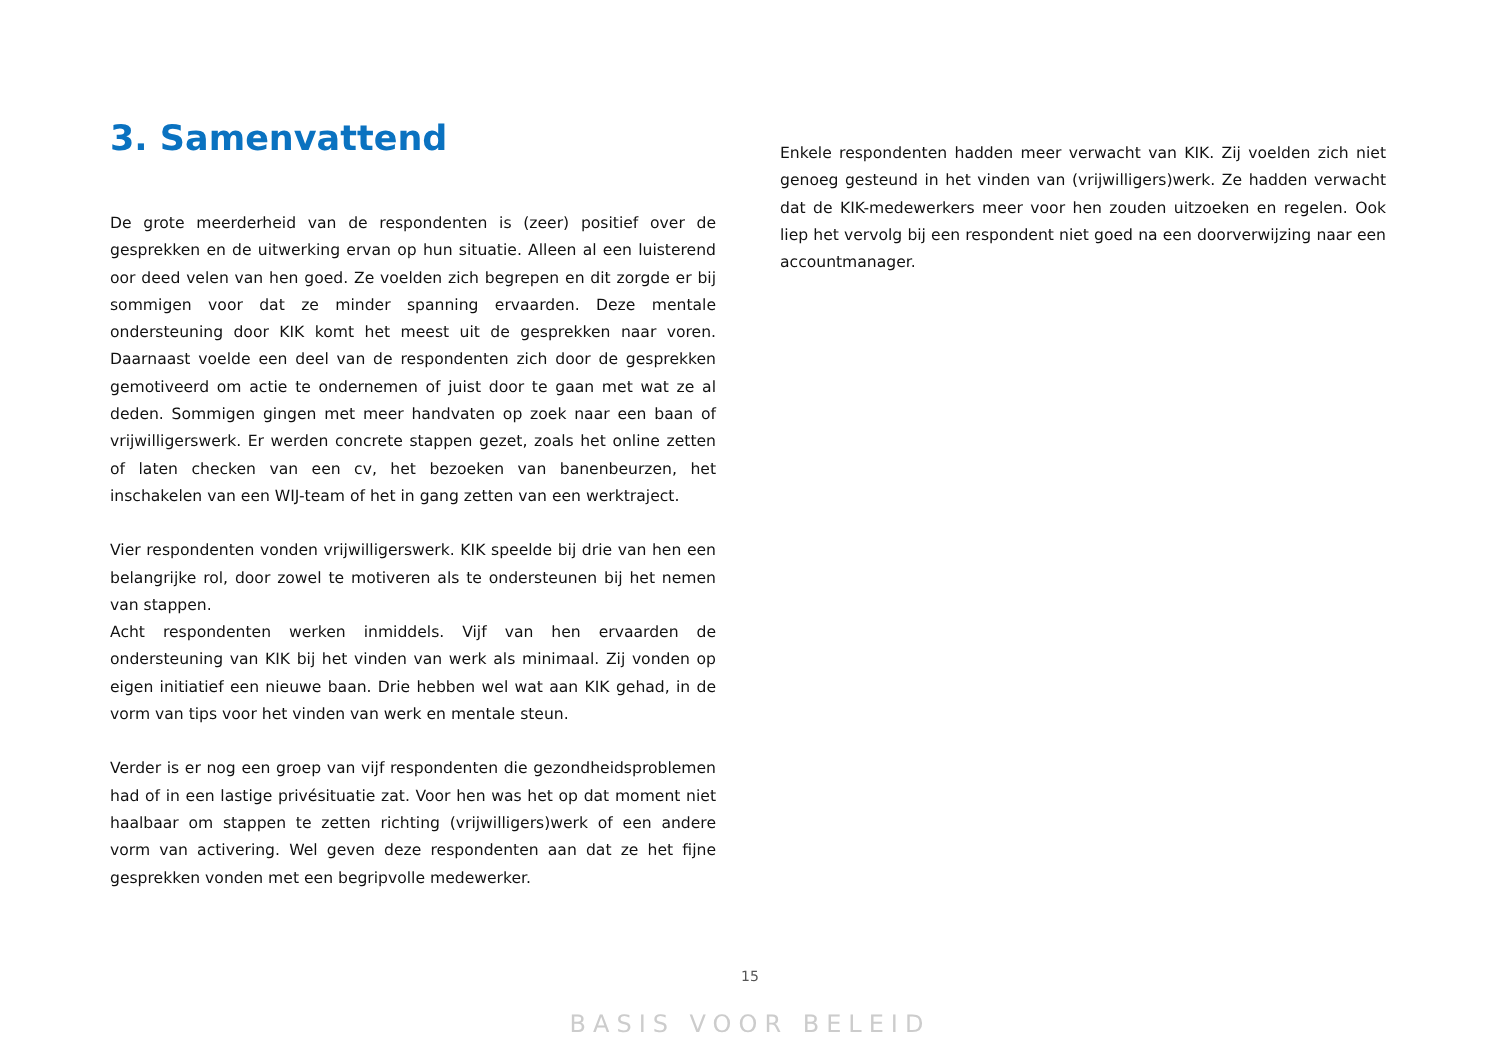3. Samenvattend
De grote meerderheid van de respondenten is (zeer) positief over de gesprekken en de uitwerking ervan op hun situatie. Alleen al een luisterend oor deed velen van hen goed. Ze voelden zich begrepen en dit zorgde er bij sommigen voor dat ze minder spanning ervaarden. Deze mentale ondersteuning door KIK komt het meest uit de gesprekken naar voren. Daarnaast voelde een deel van de respondenten zich door de gesprekken gemotiveerd om actie te ondernemen of juist door te gaan met wat ze al deden. Sommigen gingen met meer handvaten op zoek naar een baan of vrijwilligerswerk. Er werden concrete stappen gezet, zoals het online zetten of laten checken van een cv, het bezoeken van banenbeurzen, het inschakelen van een WIJ-team of het in gang zetten van een werktraject.
Vier respondenten vonden vrijwilligerswerk. KIK speelde bij drie van hen een belangrijke rol, door zowel te motiveren als te ondersteunen bij het nemen van stappen.
Acht respondenten werken inmiddels. Vijf van hen ervaarden de ondersteuning van KIK bij het vinden van werk als minimaal. Zij vonden op eigen initiatief een nieuwe baan. Drie hebben wel wat aan KIK gehad, in de vorm van tips voor het vinden van werk en mentale steun.
Verder is er nog een groep van vijf respondenten die gezondheidsproblemen had of in een lastige privésituatie zat. Voor hen was het op dat moment niet haalbaar om stappen te zetten richting (vrijwilligers)werk of een andere vorm van activering. Wel geven deze respondenten aan dat ze het fijne gesprekken vonden met een begripvolle medewerker.
Enkele respondenten hadden meer verwacht van KIK. Zij voelden zich niet genoeg gesteund in het vinden van (vrijwilligers)werk. Ze hadden verwacht dat de KIK-medewerkers meer voor hen zouden uitzoeken en regelen. Ook liep het vervolg bij een respondent niet goed na een doorverwijzing naar een accountmanager.
15
BASIS VOOR BELEID